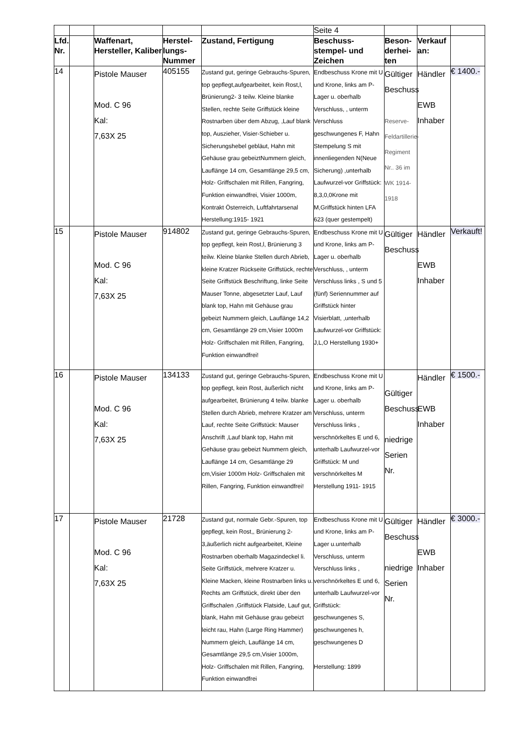| | | | | | Seite 4 | | | |
| Lfd. Nr. | | Waffenart, Hersteller, Kaliber | Herstel-lungs-Nummer | Zustand, Fertigung | Beschuss-stempel- und Zeichen | Beson-derhei-ten | Verkauf an: | |
| 14 | | Pistole Mauser Mod. C 96 Kal: 7,63X 25 | 405155 | Zustand gut, geringe Gebrauchs-Spuren, top gepflegt,aufgearbeitet, kein Rost,l, Brünierung2- 3 teilw. Kleine blanke Stellen, rechte Seite Griffstück kleine Rostnarben über dem Abzug, ,Lauf blank top, Auszieher, Visier-Schieber u. Sicherungshebel gebläut, Hahn mit Gehäuse grau gebeiztNummern gleich, Lauflänge 14 cm, Gesamtlänge 29,5 cm, Holz- Griffschalen mit Rillen, Fangring, Funktion einwandfrei, Visier 1000m, Kontrakt Österreich, Luftfahrtarsenal Herstellung:1915- 1921 | Endbeschuss Krone mit U und Krone, links am P-Lager u. oberhalb Verschluss, , unterm Verschluss geschwungenes F, Hahn Stempelung S mit innenliegenden N(Neue Sicherung) ,unterhalb Laufwurzel-vor Griffstück: 8,3,0,0Krone mit M,Griffstück hinten LFA 623 (quer gestempelt) | Gültiger Beschuss Reserve-Feldartillerie-Regiment Nr.. 36 im WK 1914-1918 | Händler EWB Inhaber | € 1400.- |
| 15 | | Pistole Mauser Mod. C 96 Kal: 7,63X 25 | 914802 | Zustand gut, geringe Gebrauchs-Spuren, top gepflegt, kein Rost,l, Brünierung 3 teilw. Kleine blanke Stellen durch Abrieb, kleine Kratzer Rückseite Griffstück, rechte Seite Griffstück Beschriftung, linke Seite Mauser Tonne, abgesetzter Lauf, Lauf blank top, Hahn mit Gehäuse grau gebeizt Nummern gleich, Lauflänge 14,2 cm, Gesamtlänge 29 cm,Visier 1000m Holz- Griffschalen mit Rillen, Fangring, Funktion einwandfrei! | Endbeschuss Krone mit U und Krone, links am P-Lager u. oberhalb Verschluss, , unterm Verschluss links , S und 5 (fünf) Seriennummer auf Griffstück hinter Visierblatt, ,unterhalb Laufwurzel-vor Griffstück: J,L,O Herstellung 1930+ | Gültiger Beschuss | Händler EWB Inhaber | Verkauft! |
| 16 | | Pistole Mauser Mod. C 96 Kal: 7,63X 25 | 134133 | Zustand gut, geringe Gebrauchs-Spuren, top gepflegt, kein Rost, äußerlich nicht aufgearbeitet, Brünierung 4 teilw. blanke Stellen durch Abrieb, mehrere Kratzer am Lauf, rechte Seite Griffstück: Mauser Anschrift ,Lauf blank top, Hahn mit Gehäuse grau gebeizt Nummern gleich, Lauflänge 14 cm, Gesamtlänge 29 cm,Visier 1000m Holz- Griffschalen mit Rillen, Fangring, Funktion einwandfrei! | Endbeschuss Krone mit U und Krone, links am P-Lager u. oberhalb Verschluss, unterm Verschluss links , verschnörkeltes E und 6, unterhalb Laufwurzel-vor Griffstück: M und verschnörkeltes M Herstellung 1911- 1915 | Gültiger Beschuss niedrige Serien Nr. | Händler EWB Inhaber | € 1500.- |
| 17 | | Pistole Mauser Mod. C 96 Kal: 7,63X 25 | 21728 | Zustand gut, normale Gebr.-Spuren, top gepflegt, kein Rost,, Brünierung 2-3,äußerlich nicht aufgearbeitet, Kleine Rostnarben oberhalb Magazindeckel li. Seite Griffstück, mehrere Kratzer u. Kleine Macken, kleine Rostnarben links u. Rechts am Griffstück, direkt über den Griffschalen ,Griffstück Flatside, Lauf gut, blank, Hahn mit Gehäuse grau gebeizt leicht rau, Hahn (Large Ring Hammer) Nummern gleich, Lauflänge 14 cm, Gesamtlänge 29,5 cm,Visier 1000m, Holz- Griffschalen mit Rillen, Fangring, Funktion einwandfrei | Endbeschuss Krone mit U und Krone, links am P-Lager u.unterhalb Verschluss, unterm Verschluss links , verschnörkeltes E und 6, unterhalb Laufwurzel-vor Griffstück: geschwungenes S, geschwungenes h, geschwungenes D Herstellung: 1899 | Gültiger Beschuss niedrige Serien Nr. | Händler EWB Inhaber | € 3000.- |